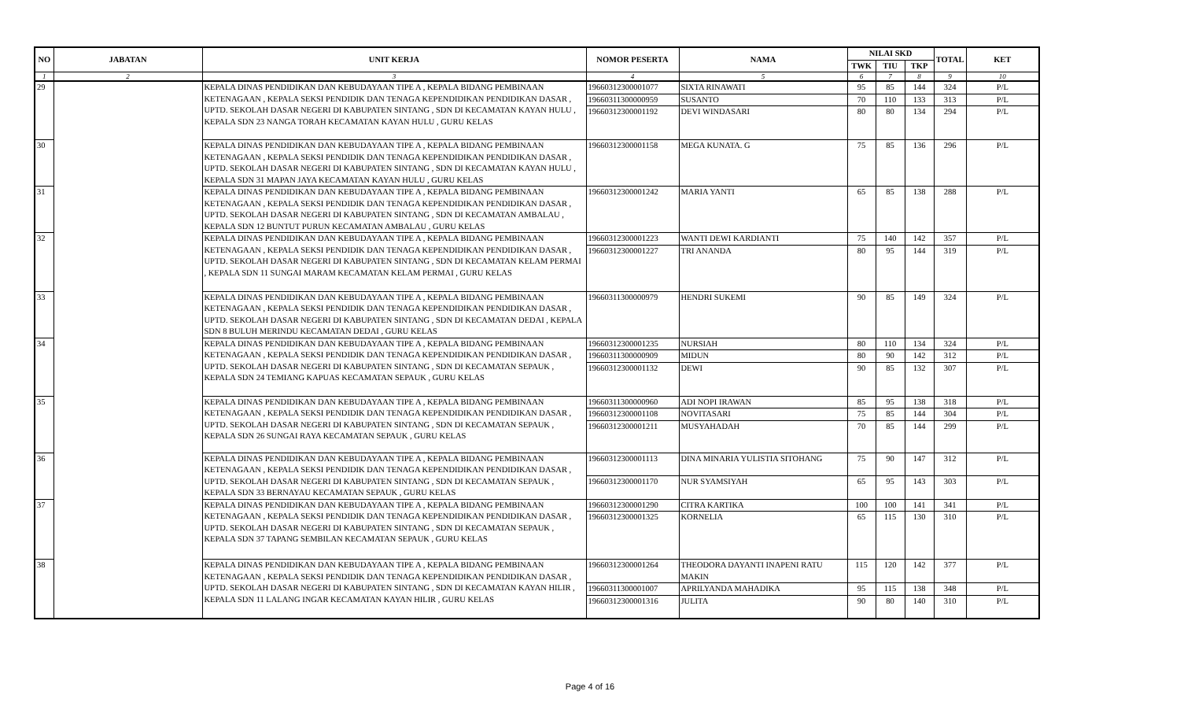| NO | JABATAN | UNIT KERJA | NOMOR PESERTA | NAMA | NILAI SKD | | | TOTAL | KET |
| --- | --- | --- | --- | --- | --- | --- | --- | --- | --- |
| | | | | | TWK | TIU | TKP | | |
| 1 | 2 | 3 | 4 | 5 | 6 | 7 | 8 | 9 | 10 |
| 29 | | KEPALA DINAS PENDIDIKAN DAN KEBUDAYAAN TIPE A , KEPALA BIDANG PEMBINAAN KETENAGAAN , KEPALA SEKSI PENDIDIK DAN TENAGA KEPENDIDIKAN PENDIDIKAN DASAR , UPTD. SEKOLAH DASAR NEGERI DI KABUPATEN SINTANG , SDN DI KECAMATAN KAYAN HULU , KEPALA SDN 23 NANGA TORAH KECAMATAN KAYAN HULU , GURU KELAS | 19660312300001077 | SIXTA RINAWATI | 95 | 85 | 144 | 324 | P/L |
| | | | 19660311300000959 | SUSANTO | 70 | 110 | 133 | 313 | P/L |
| | | | 19660312300001192 | DEVI WINDASARI | 80 | 80 | 134 | 294 | P/L |
| 30 | | KEPALA DINAS PENDIDIKAN DAN KEBUDAYAAN TIPE A , KEPALA BIDANG PEMBINAAN KETENAGAAN , KEPALA SEKSI PENDIDIK DAN TENAGA KEPENDIDIKAN PENDIDIKAN DASAR , UPTD. SEKOLAH DASAR NEGERI DI KABUPATEN SINTANG , SDN DI KECAMATAN KAYAN HULU , KEPALA SDN 31 MAPAN JAYA KECAMATAN KAYAN HULU , GURU KELAS | 19660312300001158 | MEGA KUNATA. G | 75 | 85 | 136 | 296 | P/L |
| 31 | | KEPALA DINAS PENDIDIKAN DAN KEBUDAYAAN TIPE A , KEPALA BIDANG PEMBINAAN KETENAGAAN , KEPALA SEKSI PENDIDIK DAN TENAGA KEPENDIDIKAN PENDIDIKAN DASAR , UPTD. SEKOLAH DASAR NEGERI DI KABUPATEN SINTANG , SDN DI KECAMATAN AMBALAU , KEPALA SDN 12 BUNTUT PURUN KECAMATAN AMBALAU , GURU KELAS | 19660312300001242 | MARIA YANTI | 65 | 85 | 138 | 288 | P/L |
| 32 | | KEPALA DINAS PENDIDIKAN DAN KEBUDAYAAN TIPE A , KEPALA BIDANG PEMBINAAN KETENAGAAN , KEPALA SEKSI PENDIDIK DAN TENAGA KEPENDIDIKAN PENDIDIKAN DASAR , UPTD. SEKOLAH DASAR NEGERI DI KABUPATEN SINTANG , SDN DI KECAMATAN KELAM PERMAI , KEPALA SDN 11 SUNGAI MARAM KECAMATAN KELAM PERMAI , GURU KELAS | 19660312300001223 | WANTI DEWI KARDIANTI | 75 | 140 | 142 | 357 | P/L |
| | | | 19660312300001227 | TRI ANANDA | 80 | 95 | 144 | 319 | P/L |
| 33 | | KEPALA DINAS PENDIDIKAN DAN KEBUDAYAAN TIPE A , KEPALA BIDANG PEMBINAAN KETENAGAAN , KEPALA SEKSI PENDIDIK DAN TENAGA KEPENDIDIKAN PENDIDIKAN DASAR , UPTD. SEKOLAH DASAR NEGERI DI KABUPATEN SINTANG , SDN DI KECAMATAN DEDAI , KEPALA SDN 8 BULUH MERINDU KECAMATAN DEDAI , GURU KELAS | 19660311300000979 | HENDRI SUKEMI | 90 | 85 | 149 | 324 | P/L |
| 34 | | KEPALA DINAS PENDIDIKAN DAN KEBUDAYAAN TIPE A , KEPALA BIDANG PEMBINAAN KETENAGAAN , KEPALA SEKSI PENDIDIK DAN TENAGA KEPENDIDIKAN PENDIDIKAN DASAR , UPTD. SEKOLAH DASAR NEGERI DI KABUPATEN SINTANG , SDN DI KECAMATAN SEPAUK , KEPALA SDN 24 TEMIANG KAPUAS KECAMATAN SEPAUK , GURU KELAS | 19660312300001235 | NURSIAH | 80 | 110 | 134 | 324 | P/L |
| | | | 19660311300000909 | MIDUN | 80 | 90 | 142 | 312 | P/L |
| | | | 19660312300001132 | DEWI | 90 | 85 | 132 | 307 | P/L |
| 35 | | KEPALA DINAS PENDIDIKAN DAN KEBUDAYAAN TIPE A , KEPALA BIDANG PEMBINAAN KETENAGAAN , KEPALA SEKSI PENDIDIK DAN TENAGA KEPENDIDIKAN PENDIDIKAN DASAR , UPTD. SEKOLAH DASAR NEGERI DI KABUPATEN SINTANG , SDN DI KECAMATAN SEPAUK , KEPALA SDN 26 SUNGAI RAYA KECAMATAN SEPAUK , GURU KELAS | 19660311300000960 | ADI NOPI IRAWAN | 85 | 95 | 138 | 318 | P/L |
| | | | 19660312300001108 | NOVITASARI | 75 | 85 | 144 | 304 | P/L |
| | | | 19660312300001211 | MUSYAHADAH | 70 | 85 | 144 | 299 | P/L |
| 36 | | KEPALA DINAS PENDIDIKAN DAN KEBUDAYAAN TIPE A , KEPALA BIDANG PEMBINAAN KETENAGAAN , KEPALA SEKSI PENDIDIK DAN TENAGA KEPENDIDIKAN PENDIDIKAN DASAR , UPTD. SEKOLAH DASAR NEGERI DI KABUPATEN SINTANG , SDN DI KECAMATAN SEPAUK , KEPALA SDN 33 BERNAYAU KECAMATAN SEPAUK , GURU KELAS | 19660312300001113 | DINA MINARIA YULISTIA SITOHANG | 75 | 90 | 147 | 312 | P/L |
| | | | 19660312300001170 | NUR SYAMSIYAH | 65 | 95 | 143 | 303 | P/L |
| 37 | | KEPALA DINAS PENDIDIKAN DAN KEBUDAYAAN TIPE A , KEPALA BIDANG PEMBINAAN KETENAGAAN , KEPALA SEKSI PENDIDIK DAN TENAGA KEPENDIDIKAN PENDIDIKAN DASAR , UPTD. SEKOLAH DASAR NEGERI DI KABUPATEN SINTANG , SDN DI KECAMATAN SEPAUK , KEPALA SDN 37 TAPANG SEMBILAN KECAMATAN SEPAUK , GURU KELAS | 19660312300001290 | CITRA KARTIKA | 100 | 100 | 141 | 341 | P/L |
| | | | 19660312300001325 | KORNELIA | 65 | 115 | 130 | 310 | P/L |
| 38 | | KEPALA DINAS PENDIDIKAN DAN KEBUDAYAAN TIPE A , KEPALA BIDANG PEMBINAAN KETENAGAAN , KEPALA SEKSI PENDIDIK DAN TENAGA KEPENDIDIKAN PENDIDIKAN DASAR , UPTD. SEKOLAH DASAR NEGERI DI KABUPATEN SINTANG , SDN DI KECAMATAN KAYAN HILIR , KEPALA SDN 11 LALANG INGAR KECAMATAN KAYAN HILIR , GURU KELAS | 19660312300001264 | THEODORA DAYANTI INAPENI RATU MAKIN | 115 | 120 | 142 | 377 | P/L |
| | | | 19660311300001007 | APRILYANDA MAHADIKA | 95 | 115 | 138 | 348 | P/L |
| | | | 19660312300001316 | JULITA | 90 | 80 | 140 | 310 | P/L |
Page 4 of 16